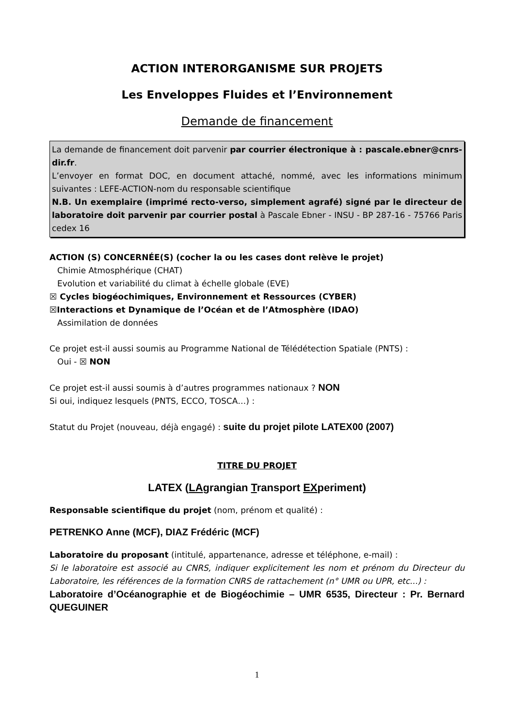ACTION INTERORGANISME SUR PROJETS
Les Enveloppes Fluides et l’Environnement
Demande de financement
La demande de financement doit parvenir par courrier électronique à : pascale.ebner@cnrs-dir.fr.
L’envoyer en format DOC, en document attaché, nommé, avec les informations minimum suivantes : LEFE-ACTION-nom du responsable scientifique
N.B. Un exemplaire (imprimé recto-verso, simplement agrafé) signé par le directeur de laboratoire doit parvenir par courrier postal à Pascale Ebner - INSU - BP 287-16 - 75766 Paris cedex 16
ACTION (S) CONCERNÉE(S) (cocher la ou les cases dont relève le projet)
Chimie Atmosphérique (CHAT)
Evolution et variabilité du climat à échelle globale (EVE)
☒ Cycles biogéochimiques, Environnement et Ressources (CYBER)
☒Interactions et Dynamique de l’Océan et de l’Atmosphère (IDAO)
Assimilation de données
Ce projet est-il aussi soumis au Programme National de Télédétection Spatiale (PNTS) :
Oui - ☒ NON
Ce projet est-il aussi soumis à d’autres programmes nationaux ? NON
Si oui, indiquez lesquels (PNTS, ECCO, TOSCA…) :
Statut du Projet (nouveau, déjà engagé) : suite du projet pilote LATEX00 (2007)
TITRE DU PROJET
LATEX (LAgrangian Transport EXperiment)
Responsable scientifique du projet (nom, prénom et qualité) :
PETRENKO Anne (MCF), DIAZ Frédéric (MCF)
Laboratoire du proposant (intitulé, appartenance, adresse et téléphone, e-mail) :
Si le laboratoire est associé au CNRS, indiquer explicitement les nom et prénom du Directeur du Laboratoire, les références de la formation CNRS de rattachement (n° UMR ou UPR, etc...) :
Laboratoire d’Océanographie et de Biogéochimie – UMR 6535, Directeur : Pr. Bernard QUEGUINER
1